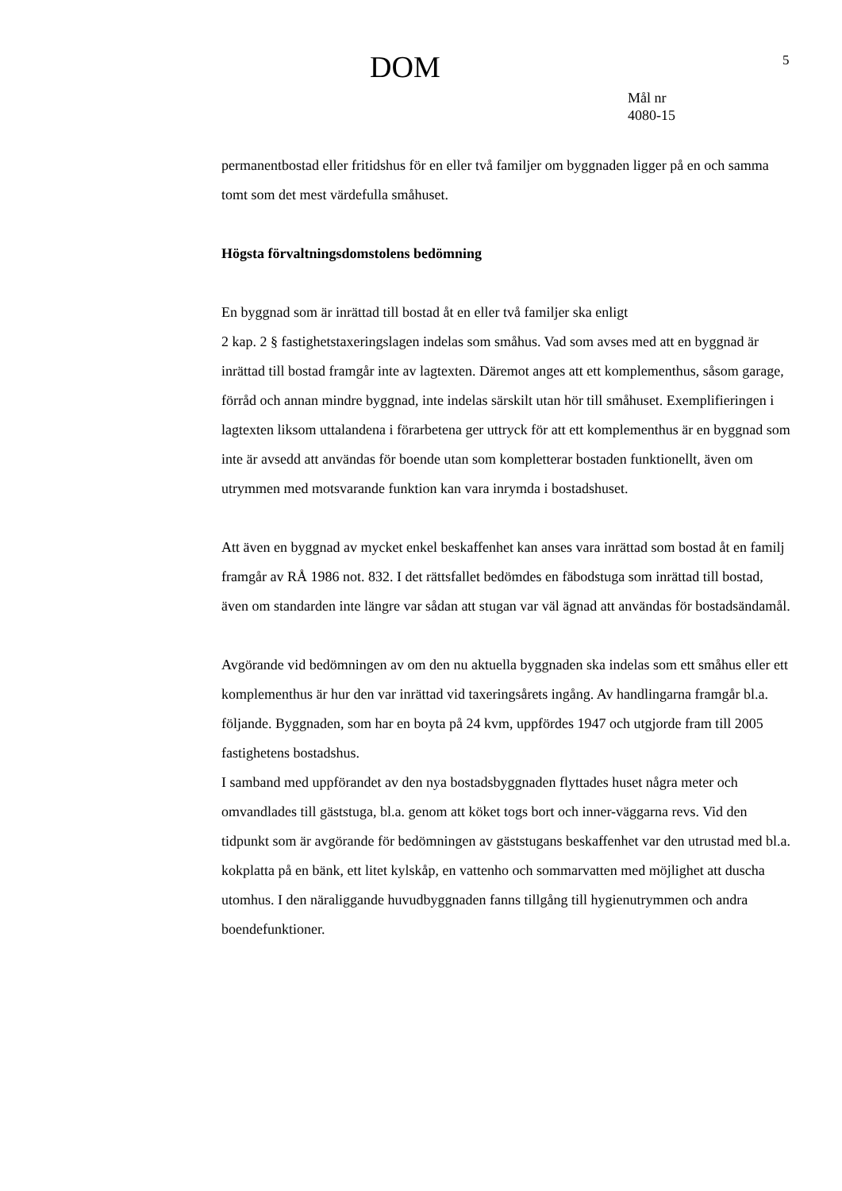DOM 5
Mål nr
4080-15
permanentbostad eller fritidshus för en eller två familjer om byggnaden ligger på en och samma tomt som det mest värdefulla småhuset.
Högsta förvaltningsdomstolens bedömning
En byggnad som är inrättad till bostad åt en eller två familjer ska enligt
2 kap. 2 § fastighetstaxeringslagen indelas som småhus. Vad som avses med att en byggnad är inrättad till bostad framgår inte av lagtexten. Däremot anges att ett komplementhus, såsom garage, förråd och annan mindre byggnad, inte indelas särskilt utan hör till småhuset. Exemplifieringen i lagtexten liksom uttalandena i förarbetena ger uttryck för att ett komplementhus är en byggnad som inte är avsedd att användas för boende utan som kompletterar bostaden funktionellt, även om utrymmen med motsvarande funktion kan vara inrymda i bostadshuset.
Att även en byggnad av mycket enkel beskaffenhet kan anses vara inrättad som bostad åt en familj framgår av RÅ 1986 not. 832. I det rättsfallet bedömdes en fäbodstuga som inrättad till bostad, även om standarden inte längre var sådan att stugan var väl ägnad att användas för bostadsändamål.
Avgörande vid bedömningen av om den nu aktuella byggnaden ska indelas som ett småhus eller ett komplementhus är hur den var inrättad vid taxeringsårets ingång. Av handlingarna framgår bl.a. följande. Byggnaden, som har en boyta på 24 kvm, uppfördes 1947 och utgjorde fram till 2005 fastighetens bostadshus.
I samband med uppförandet av den nya bostadsbyggnaden flyttades huset några meter och omvandlades till gäststuga, bl.a. genom att köket togs bort och inner-väggarna revs. Vid den tidpunkt som är avgörande för bedömningen av gäststugans beskaffenhet var den utrustad med bl.a. kokplatta på en bänk, ett litet kylskåp, en vattenho och sommarvatten med möjlighet att duscha utomhus. I den näraliggande huvudbyggnaden fanns tillgång till hygienutrymmen och andra boendefunktioner.